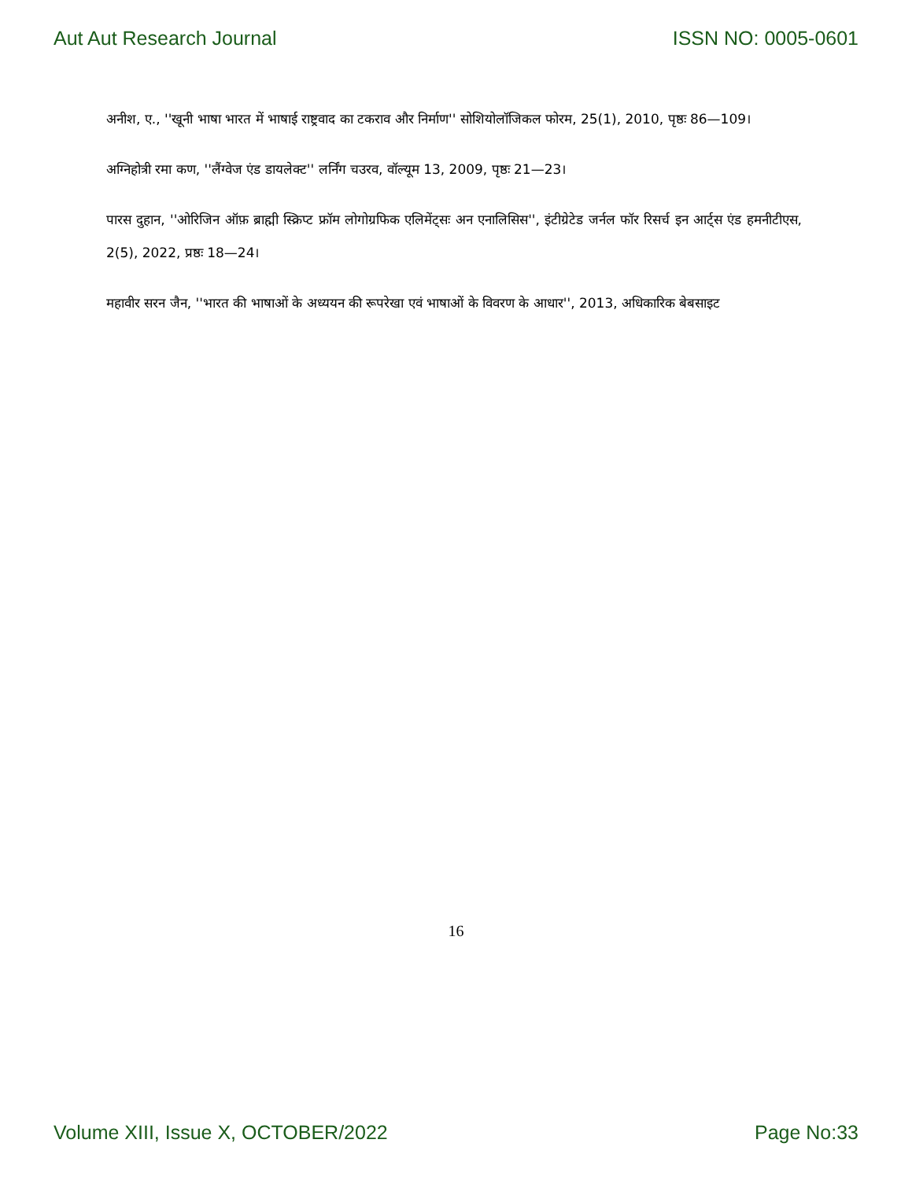Aut Aut Research Journal ISSN NO: 0005-0601
अनीश, ए., ''खूनी भाषा भारत में भाषाई राष्ट्रवाद का टकराव और निर्माण'' सोशियोलॉजिकल फोरम, 25(1), 2010, पृष्ठः 86—109।
अग्निहोत्री रमा कण, ''लैंग्वेज एंड डायलेक्ट'' लर्निंग चउरव, वॉल्यूम 13, 2009, पृष्ठः 21—23।
पारस दुहान, ''ओरिजिन ऑफ़ ब्राह्मी स्क्रिप्ट फ्रॉम लोगोग्रफिक एलिमेंट्सः अन एनालिसिस'', इंटीग्रेटेड जर्नल फॉर रिसर्च इन आर्ट्स एंड हमनीटीएस, 2(5), 2022, प्रष्ठः 18—24।
महावीर सरन जैन, ''भारत की भाषाओं के अध्ययन की रूपरेखा एवं भाषाओं के विवरण के आधार'', 2013, अधिकारिक बेबसाइट
16
Volume XIII, Issue X, OCTOBER/2022 Page No:33